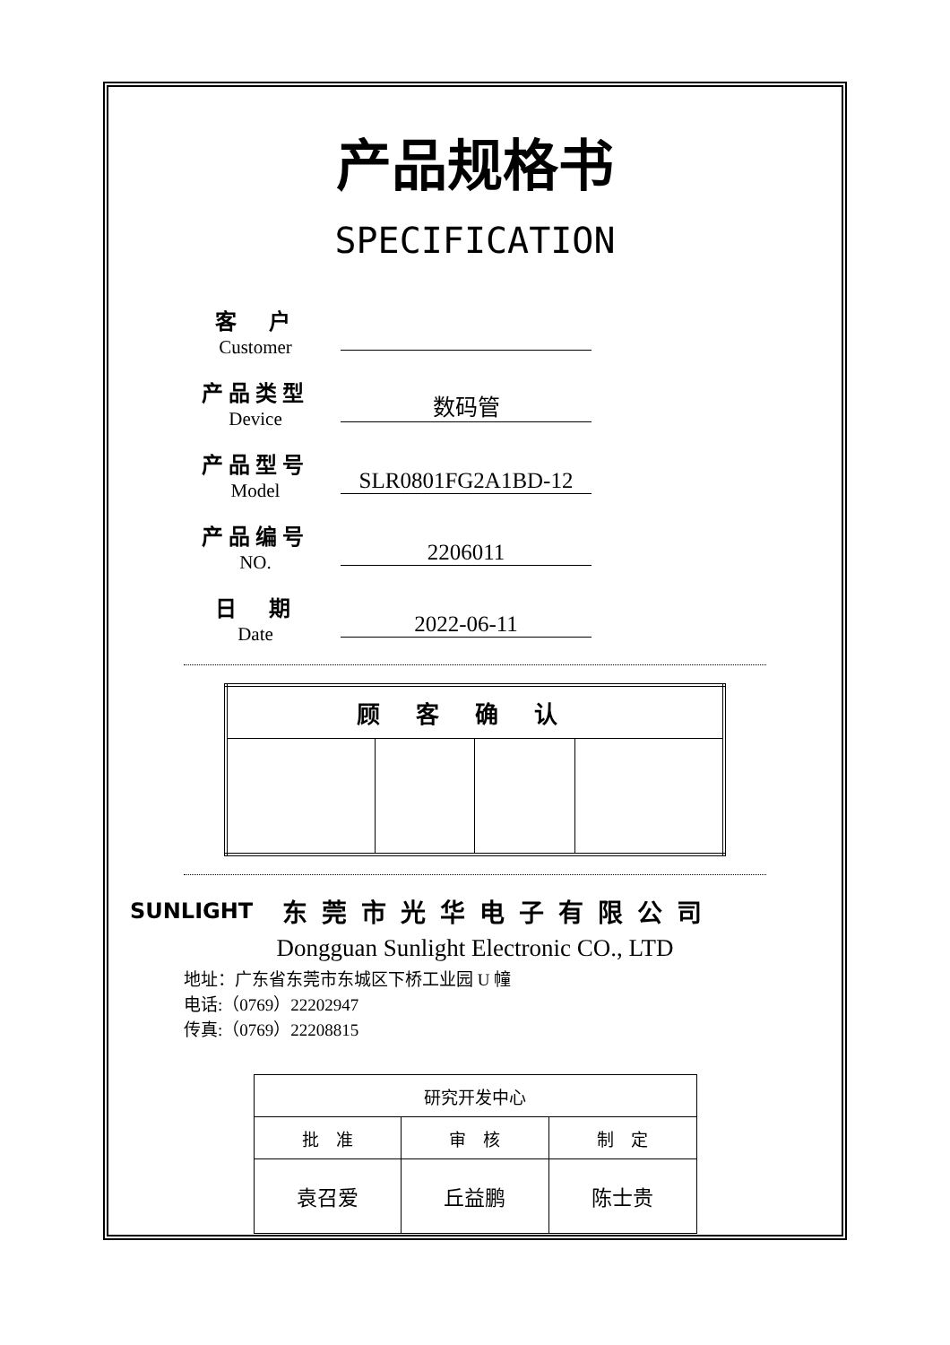产品规格书
SPECIFICATION
客　户
Customer
产品类型
Device
数码管
产品型号
Model
SLR0801FG2A1BD-12
产品编号
NO.
2206011
日　期
Date
2022-06-11
| 顾客确认 | | | |
| --- | --- | --- | --- |
SUNLIGHT
东莞市光华电子有限公司
Dongguan Sunlight Electronic CO., LTD
地址：广东省东莞市东城区下桥工业园 U 幢
电话:（0769）22202947
传真:（0769）22208815
| 研究开发中心 | | |
| 批 准 | 审 核 | 制 定 |
| 袁召爱 | 丘益鹏 | 陈士贵 |